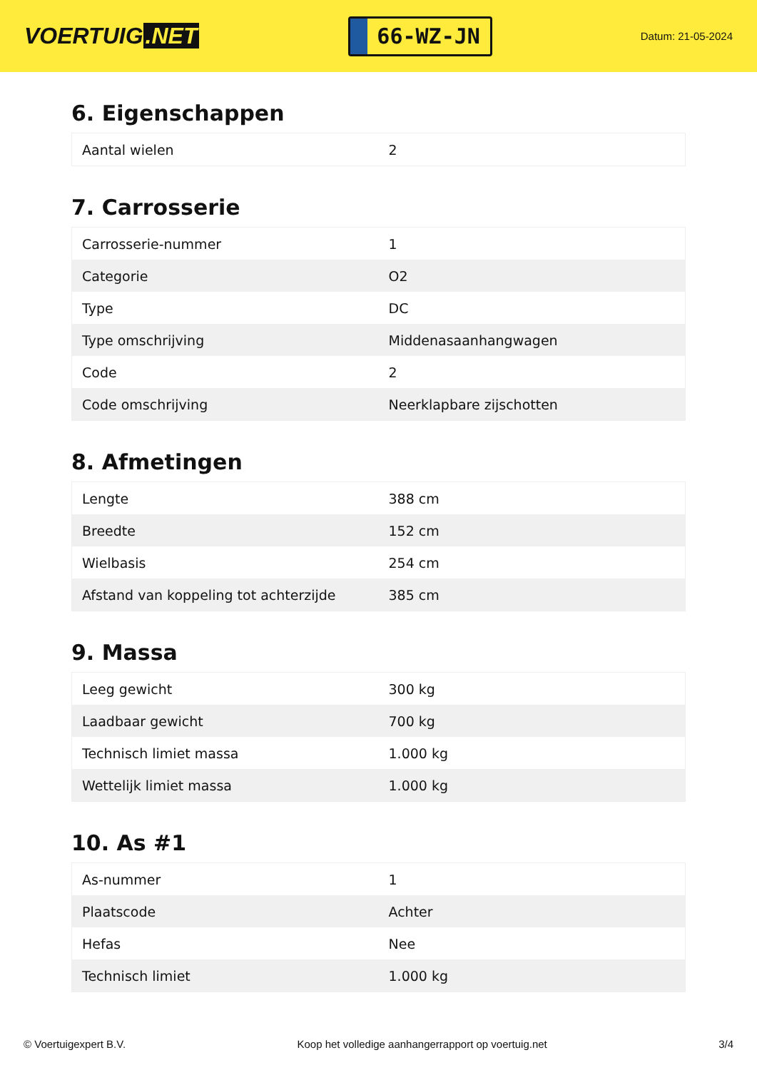VOERTUIG.NET
66-WZ-JN
Datum: 21-05-2024
6. Eigenschappen
| Aantal wielen | 2 |
7. Carrosserie
| Carrosserie-nummer | 1 |
| Categorie | O2 |
| Type | DC |
| Type omschrijving | Middenasaanhangwagen |
| Code | 2 |
| Code omschrijving | Neerklapbare zijschotten |
8. Afmetingen
| Lengte | 388 cm |
| Breedte | 152 cm |
| Wielbasis | 254 cm |
| Afstand van koppeling tot achterzijde | 385 cm |
9. Massa
| Leeg gewicht | 300 kg |
| Laadbaar gewicht | 700 kg |
| Technisch limiet massa | 1.000 kg |
| Wettelijk limiet massa | 1.000 kg |
10. As #1
| As-nummer | 1 |
| Plaatscode | Achter |
| Hefas | Nee |
| Technisch limiet | 1.000 kg |
© Voertuigexpert B.V. Koop het volledige aanhangerrapport op voertuig.net 3/4